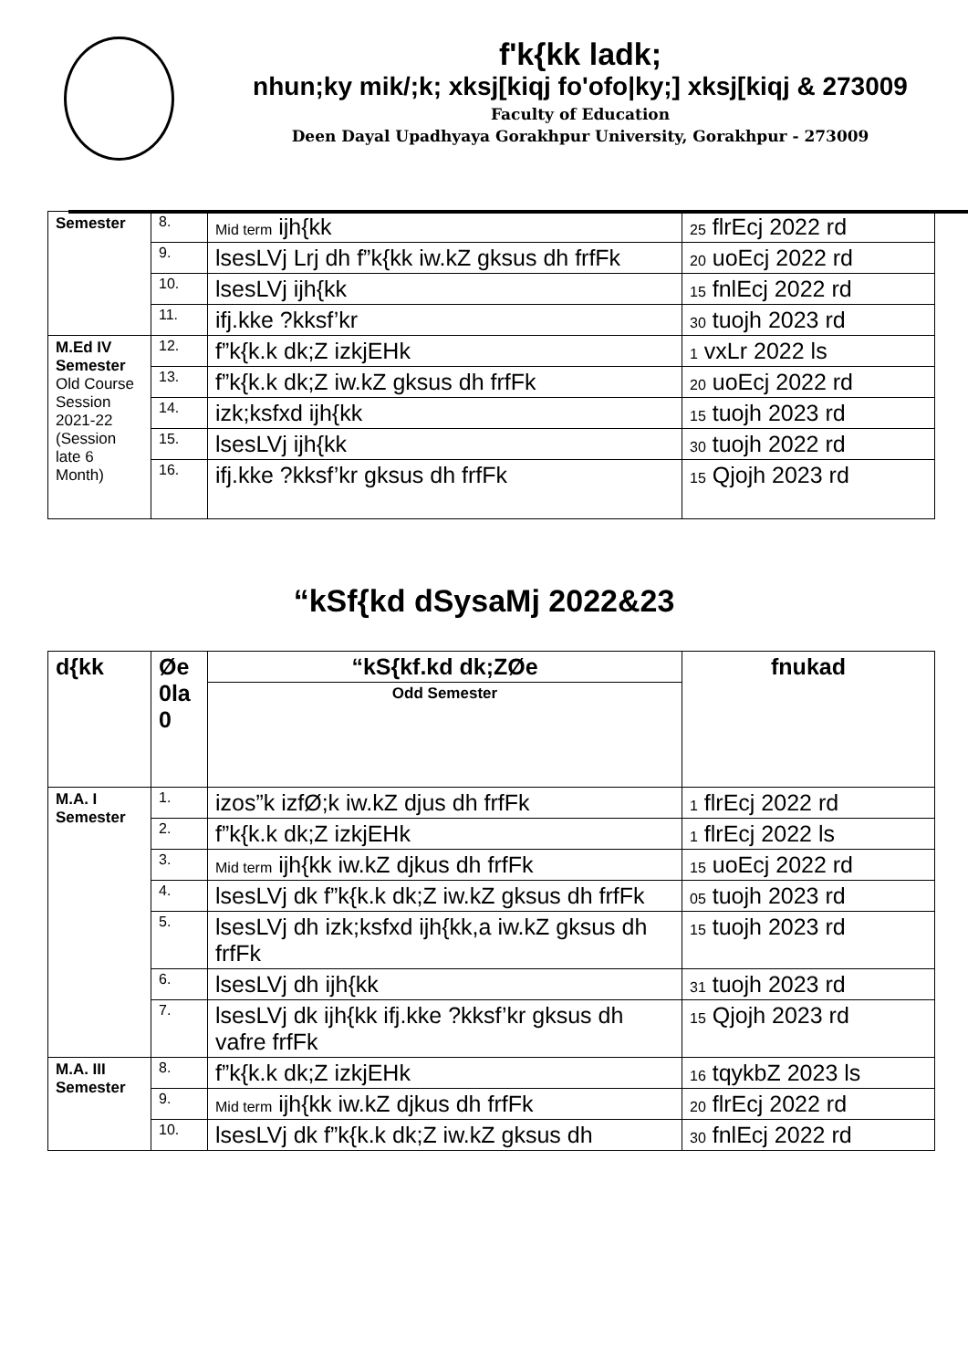f'k{kk ladk;
nhun;ky mik/;k; xksj[kiqj fo'ofo|ky;] xksj[kiqj & 273009
Faculty of Education
Deen Dayal Upadhyaya Gorakhpur University, Gorakhpur - 273009
| Semester | 8. | Mid term ijh{kk | 25 flrEcj 2022 rd |
| | 9. | lsesLVj Lrj dh f”k{kk iw.kZ gksus dh frfFk | 20 uoEcj 2022 rd |
| | 10. | lsesLVj ijh{kk | 15 fnlEcj 2022 rd |
| | 11. | ifj.kke ?kksf’kr | 30 tuojh 2023 rd |
| M.Ed IV Semester Old Course Session 2021-22 (Session late 6 Month) | 12. | f”k{k.k dk;Z izkjEHk | 1 vxLr 2022 ls |
| | 13. | f”k{k.k dk;Z iw.kZ gksus dh frfFk | 20 uoEcj 2022 rd |
| | 14. | izk;ksfxd ijh{kk | 15 tuojh 2023 rd |
| | 15. | lsesLVj ijh{kk | 30 tuojh 2022 rd |
| | 16. | ifj.kke ?kksf’kr gksus dh frfFk | 15 Qjojh 2023 rd |
“kSf{kd dSysaMj 2022&23
| d{kk | Øe 0la 0 | “kS{kf.kd dk;ZØe | fnukad |
| --- | --- | --- | --- |
| | | Odd Semester | |
| M.A. I Semester | 1. | izos”k izfØ;k iw.kZ djus dh frfFk | 1 flrEcj 2022 rd |
| | 2. | f”k{k.k dk;Z izkjEHk | 1 flrEcj 2022 ls |
| | 3. | Mid term ijh{kk iw.kZ djkus dh frfFk | 15 uoEcj 2022 rd |
| | 4. | lsesLVj dk f”k{k.k dk;Z iw.kZ gksus dh frfFk | 05 tuojh 2023 rd |
| | 5. | lsesLVj dh izk;ksfxd ijh{kk,a iw.kZ gksus dh frfFk | 15 tuojh 2023 rd |
| | 6. | lsesLVj dh ijh{kk | 31 tuojh 2023 rd |
| | 7. | lsesLVj dk ijh{kk ifj.kke ?kksf’kr gksus dh vafre frfFk | 15 Qjojh 2023 rd |
| M.A. III Semester | 8. | f”k{k.k dk;Z izkjEHk | 16 tqykbZ 2023 ls |
| | 9. | Mid term ijh{kk iw.kZ djkus dh frfFk | 20 flrEcj 2022 rd |
| | 10. | lsesLVj dk f”k{k.k dk;Z iw.kZ gksus dh | 30 fnlEcj 2022 rd |